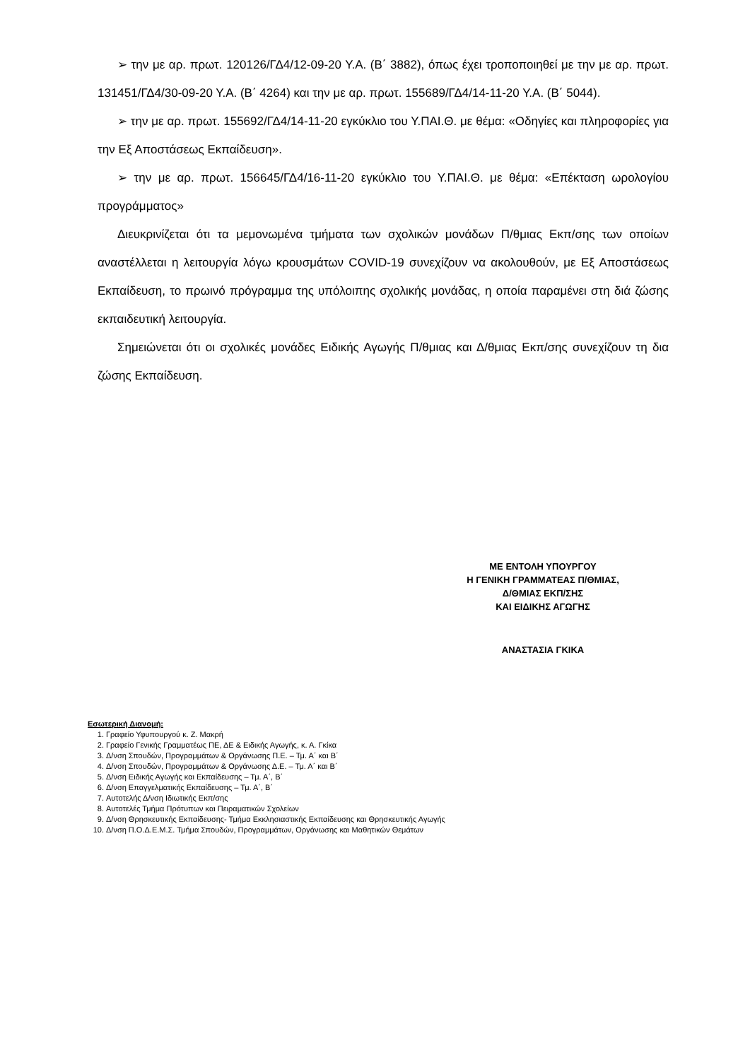➢ την με αρ. πρωτ. 120126/ΓΔ4/12-09-20 Υ.Α. (Β΄ 3882), όπως έχει τροποποιηθεί με την με αρ. πρωτ. 131451/ΓΔ4/30-09-20 Υ.Α. (Β΄ 4264) και την με αρ. πρωτ. 155689/ΓΔ4/14-11-20 Υ.Α. (Β΄ 5044).
➢ την με αρ. πρωτ. 155692/ΓΔ4/14-11-20 εγκύκλιο του Υ.ΠΑΙ.Θ. με θέμα: «Οδηγίες και πληροφορίες για την Εξ Αποστάσεως Εκπαίδευση».
➢ την με αρ. πρωτ. 156645/ΓΔ4/16-11-20 εγκύκλιο του Υ.ΠΑΙ.Θ. με θέμα: «Επέκταση ωρολογίου προγράμματος»
Διευκρινίζεται ότι τα μεμονωμένα τμήματα των σχολικών μονάδων Π/θμιας Εκπ/σης των οποίων αναστέλλεται η λειτουργία λόγω κρουσμάτων COVID-19 συνεχίζουν να ακολουθούν, με Εξ Αποστάσεως Εκπαίδευση, το πρωινό πρόγραμμα της υπόλοιπης σχολικής μονάδας, η οποία παραμένει στη διά ζώσης εκπαιδευτική λειτουργία.
Σημειώνεται ότι οι σχολικές μονάδες Ειδικής Αγωγής Π/θμιας και Δ/θμιας Εκπ/σης συνεχίζουν τη δια ζώσης Εκπαίδευση.
ΜΕ ΕΝΤΟΛΗ ΥΠΟΥΡΓΟΥ
Η ΓΕΝΙΚΗ ΓΡΑΜΜΑΤΕΑΣ Π/ΘΜΙΑΣ,
Δ/ΘΜΙΑΣ ΕΚΠ/ΣΗΣ
ΚΑΙ ΕΙΔΙΚΗΣ ΑΓΩΓΗΣ
ΑΝΑΣΤΑΣΙΑ ΓΚΙΚΑ
Εσωτερική Διανομή:
1. Γραφείο Υφυπουργού κ. Ζ. Μακρή
2. Γραφείο Γενικής Γραμματέως ΠΕ, ΔΕ & Ειδικής Αγωγής, κ. Α. Γκίκα
3. Δ/νση Σπουδών, Προγραμμάτων & Οργάνωσης Π.Ε. – Τμ. Α΄ και Β΄
4. Δ/νση Σπουδών, Προγραμμάτων & Οργάνωσης Δ.Ε. – Τμ. Α΄ και Β΄
5. Δ/νση Ειδικής Αγωγής και Εκπαίδευσης – Τμ. Α΄, Β΄
6. Δ/νση Επαγγελματικής Εκπαίδευσης – Τμ. Α΄, Β΄
7. Αυτοτελής Δ/νση Ιδιωτικής Εκπ/σης
8. Αυτοτελές Τμήμα Πρότυπων και Πειραματικών Σχολείων
9. Δ/νση Θρησκευτικής Εκπαίδευσης- Τμήμα Εκκλησιαστικής Εκπαίδευσης και Θρησκευτικής Αγωγής
10. Δ/νση Π.Ο.Δ.Ε.Μ.Σ. Τμήμα Σπουδών, Προγραμμάτων, Οργάνωσης και Μαθητικών Θεμάτων